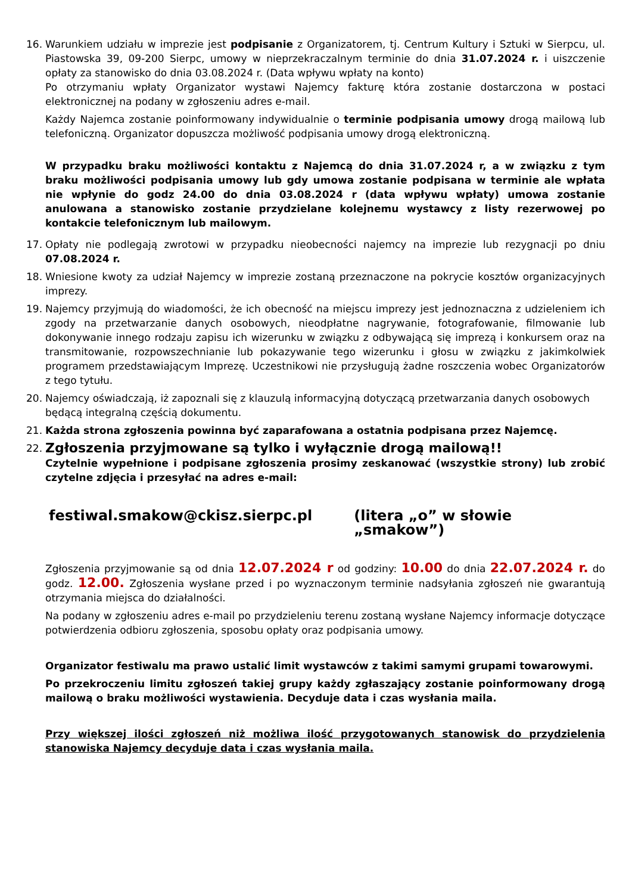16. Warunkiem udziału w imprezie jest podpisanie z Organizatorem, tj. Centrum Kultury i Sztuki w Sierpcu, ul. Piastowska 39, 09-200 Sierpc, umowy w nieprzekraczalnym terminie do dnia 31.07.2024 r. i uiszczenie opłaty za stanowisko do dnia 03.08.2024 r. (Data wpływu wpłaty na konto)
Po otrzymaniu wpłaty Organizator wystawi Najemcy fakturę która zostanie dostarczona w postaci elektronicznej na podany w zgłoszeniu adres e-mail.
Każdy Najemca zostanie poinformowany indywidualnie o terminie podpisania umowy drogą mailową lub telefoniczną. Organizator dopuszcza możliwość podpisania umowy drogą elektroniczną.
W przypadku braku możliwości kontaktu z Najemcą do dnia 31.07.2024 r, a w związku z tym braku możliwości podpisania umowy lub gdy umowa zostanie podpisana w terminie ale wpłata nie wpłynie do godz 24.00 do dnia 03.08.2024 r (data wpływu wpłaty) umowa zostanie anulowana a stanowisko zostanie przydzielane kolejnemu wystawcy z listy rezerwowej po kontakcie telefonicznym lub mailowym.
17. Opłaty nie podlegają zwrotowi w przypadku nieobecności najemcy na imprezie lub rezygnacji po dniu 07.08.2024 r.
18. Wniesione kwoty za udział Najemcy w imprezie zostaną przeznaczone na pokrycie kosztów organizacyjnych imprezy.
19. Najemcy przyjmują do wiadomości, że ich obecność na miejscu imprezy jest jednoznaczna z udzieleniem ich zgody na przetwarzanie danych osobowych, nieodpłatne nagrywanie, fotografowanie, filmowanie lub dokonywanie innego rodzaju zapisu ich wizerunku w związku z odbywającą się imprezą i konkursem oraz na transmitowanie, rozpowszechnianie lub pokazywanie tego wizerunku i głosu w związku z jakimkolwiek programem przedstawiającym Imprezę. Uczestnikowi nie przysługują żadne roszczenia wobec Organizatorów z tego tytułu.
20. Najemcy oświadczają, iż zapoznali się z klauzulą informacyjną dotyczącą przetwarzania danych osobowych będącą integralną częścią dokumentu.
21. Każda strona zgłoszenia powinna być zaparafowana a ostatnia podpisana przez Najemcę.
22.
Zgłoszenia przyjmowane są tylko i wyłącznie drogą mailową!!
Czytelnie wypełnione i podpisane zgłoszenia prosimy zeskanować (wszystkie strony) lub zrobić czytelne zdjęcia i przesyłać na adres e-mail:
festiwal.smakow@ckisz.sierpc.pl (litera „o” w słowie „smakow”)
Zgłoszenia przyjmowanie są od dnia 12.07.2024 r od godziny: 10.00 do dnia 22.07.2024 r. do godz. 12.00. Zgłoszenia wysłane przed i po wyznaczonym terminie nadsyłania zgłoszeń nie gwarantują otrzymania miejsca do działalności.
Na podany w zgłoszeniu adres e-mail po przydzieleniu terenu zostaną wysłane Najemcy informacje dotyczące potwierdzenia odbioru zgłoszenia, sposobu opłaty oraz podpisania umowy.
Organizator festiwalu ma prawo ustalić limit wystawców z takimi samymi grupami towarowymi.
Po przekroczeniu limitu zgłoszeń takiej grupy każdy zgłaszający zostanie poinformowany drogą mailową o braku możliwości wystawienia. Decyduje data i czas wysłania maila.
Przy większej ilości zgłoszeń niż możliwa ilość przygotowanych stanowisk do przydzielenia stanowiska Najemcy decyduje data i czas wysłania maila.